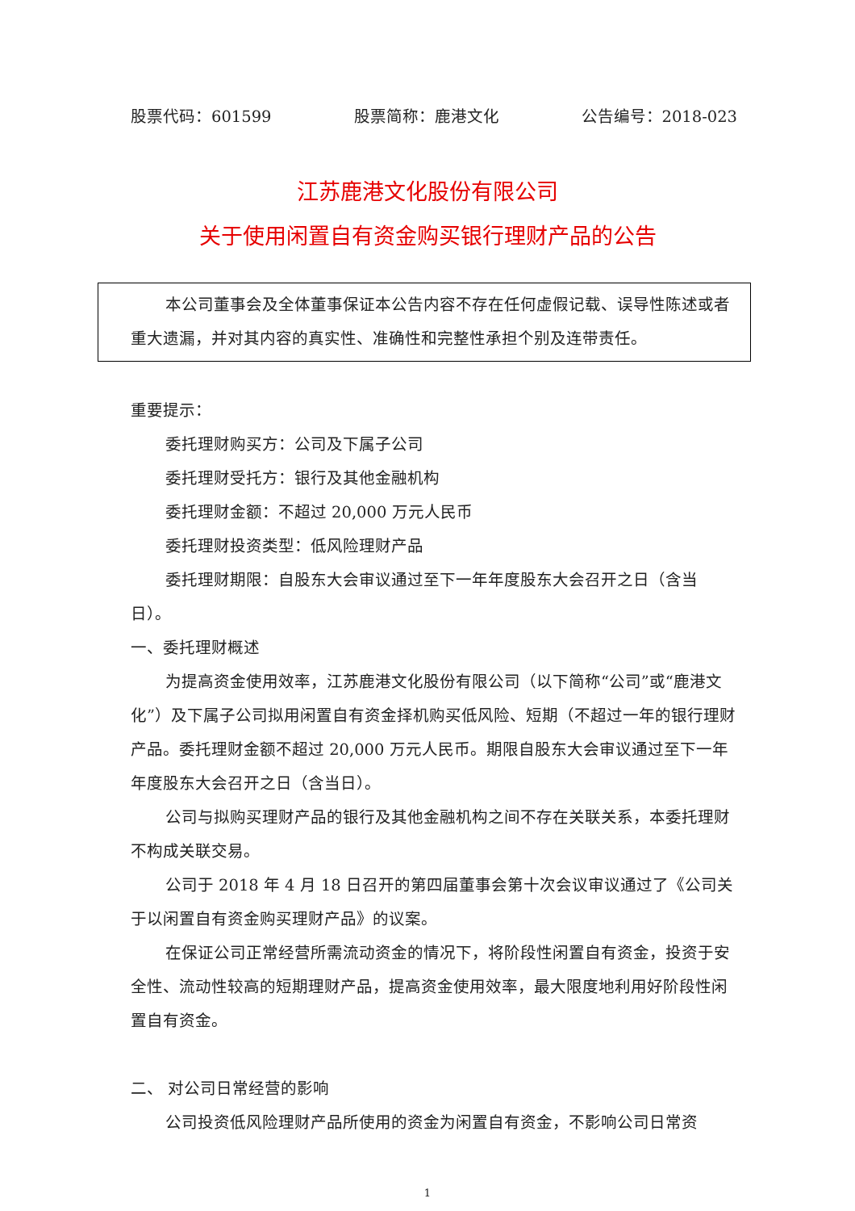股票代码：601599 股票简称：鹿港文化 公告编号：2018-023
江苏鹿港文化股份有限公司
关于使用闲置自有资金购买银行理财产品的公告
本公司董事会及全体董事保证本公告内容不存在任何虚假记载、误导性陈述或者重大遗漏，并对其内容的真实性、准确性和完整性承担个别及连带责任。
重要提示：
委托理财购买方：公司及下属子公司
委托理财受托方：银行及其他金融机构
委托理财金额：不超过 20,000 万元人民币
委托理财投资类型：低风险理财产品
委托理财期限：自股东大会审议通过至下一年年度股东大会召开之日（含当日）。
一、委托理财概述
为提高资金使用效率，江苏鹿港文化股份有限公司（以下简称“公司”或“鹿港文化”）及下属子公司拟用闲置自有资金择机购买低风险、短期（不超过一年的银行理财产品。委托理财金额不超过 20,000 万元人民币。期限自股东大会审议通过至下一年年度股东大会召开之日（含当日）。
公司与拟购买理财产品的银行及其他金融机构之间不存在关联关系，本委托理财不构成关联交易。
公司于 2018 年 4 月 18 日召开的第四届董事会第十次会议审议通过了《公司关于以闲置自有资金购买理财产品》的议案。
在保证公司正常经营所需流动资金的情况下，将阶段性闲置自有资金，投资于安全性、流动性较高的短期理财产品，提高资金使用效率，最大限度地利用好阶段性闲置自有资金。
二、 对公司日常经营的影响
公司投资低风险理财产品所使用的资金为闲置自有资金，不影响公司日常资
1